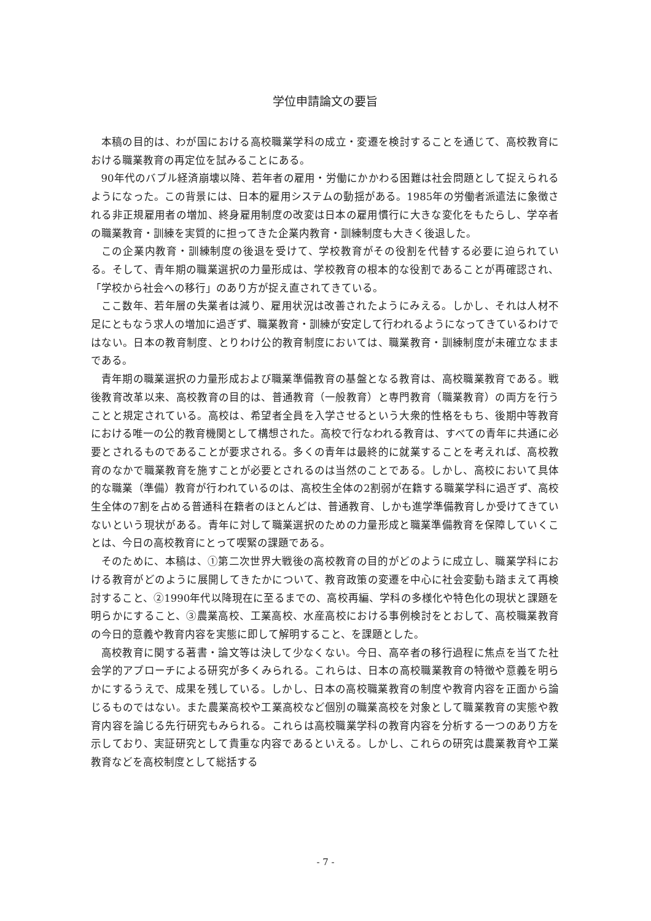学位申請論文の要旨
本稿の目的は、わが国における高校職業学科の成立・変遷を検討することを通じて、高校教育における職業教育の再定位を試みることにある。
90年代のバブル経済崩壊以降、若年者の雇用・労働にかかわる困難は社会問題として捉えられるようになった。この背景には、日本的雇用システムの動揺がある。1985年の労働者派遣法に象徴される非正規雇用者の増加、終身雇用制度の改変は日本の雇用慣行に大きな変化をもたらし、学卒者の職業教育・訓練を実質的に担ってきた企業内教育・訓練制度も大きく後退した。
この企業内教育・訓練制度の後退を受けて、学校教育がその役割を代替する必要に迫られている。そして、青年期の職業選択の力量形成は、学校教育の根本的な役割であることが再確認され、「学校から社会への移行」のあり方が捉え直されてきている。
ここ数年、若年層の失業者は減り、雇用状況は改善されたようにみえる。しかし、それは人材不足にともなう求人の増加に過ぎず、職業教育・訓練が安定して行われるようになってきているわけではない。日本の教育制度、とりわけ公的教育制度においては、職業教育・訓練制度が未確立なままである。
青年期の職業選択の力量形成および職業準備教育の基盤となる教育は、高校職業教育である。戦後教育改革以来、高校教育の目的は、普通教育（一般教育）と専門教育（職業教育）の両方を行うことと規定されている。高校は、希望者全員を入学させるという大衆的性格をもち、後期中等教育における唯一の公的教育機関として構想された。高校で行なわれる教育は、すべての青年に共通に必要とされるものであることが要求される。多くの青年は最終的に就業することを考えれば、高校教育のなかで職業教育を施すことが必要とされるのは当然のことである。しかし、高校において具体的な職業（準備）教育が行われているのは、高校生全体の2割弱が在籍する職業学科に過ぎず、高校生全体の7割を占める普通科在籍者のほとんどは、普通教育、しかも進学準備教育しか受けてきていないという現状がある。青年に対して職業選択のための力量形成と職業準備教育を保障していくことは、今日の高校教育にとって喫緊の課題である。
そのために、本稿は、①第二次世界大戦後の高校教育の目的がどのように成立し、職業学科における教育がどのように展開してきたかについて、教育政策の変遷を中心に社会変動も踏まえて再検討すること、②1990年代以降現在に至るまでの、高校再編、学科の多様化や特色化の現状と課題を明らかにすること、③農業高校、工業高校、水産高校における事例検討をとおして、高校職業教育の今日的意義や教育内容を実態に即して解明すること、を課題とした。
高校教育に関する著書・論文等は決して少なくない。今日、高卒者の移行過程に焦点を当てた社会学的アプローチによる研究が多くみられる。これらは、日本の高校職業教育の特徴や意義を明らかにするうえで、成果を残している。しかし、日本の高校職業教育の制度や教育内容を正面から論じるものではない。また農業高校や工業高校など個別の職業高校を対象として職業教育の実態や教育内容を論じる先行研究もみられる。これらは高校職業学科の教育内容を分析する一つのあり方を示しており、実証研究として貴重な内容であるといえる。しかし、これらの研究は農業教育や工業教育などを高校制度として総括する
- 7 -